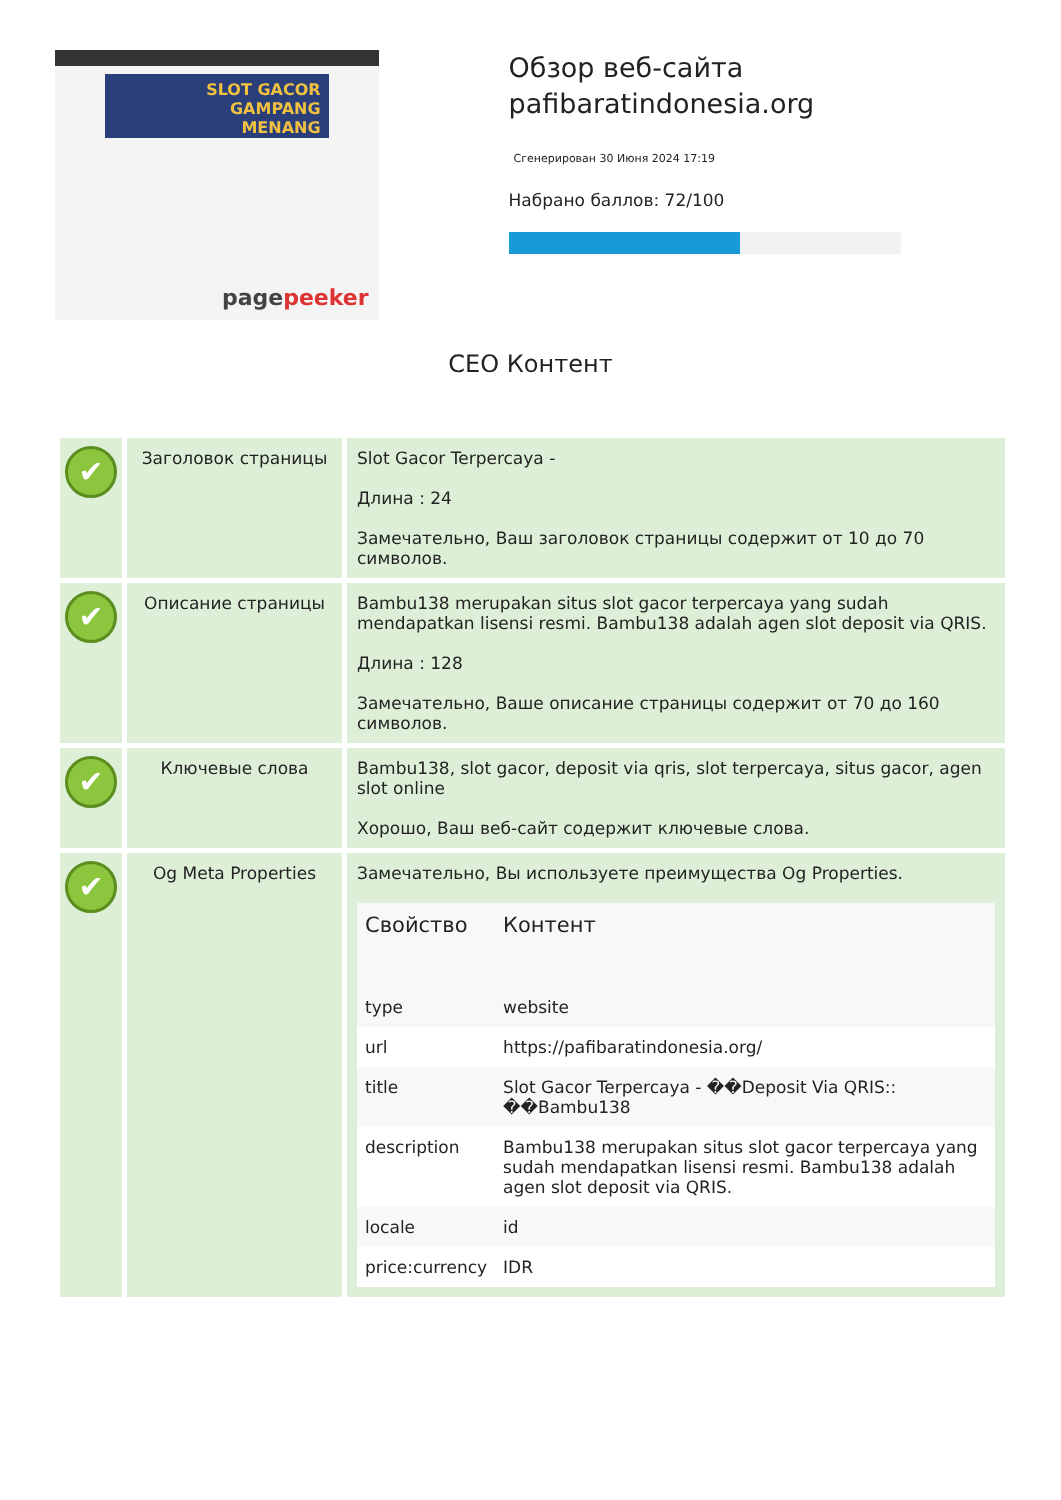SLOT GACOR
GAMPANG
MENANG
pagepeeker
Обзор веб-сайта pafibaratindonesia.org
Сгенерирован 30 Июня 2024 17:19
Набрано баллов: 72/100
СЕО Контент
| ✔ | Заголовок страницы | Slot Gacor Terpercaya - Длина : 24 Замечательно, Ваш заголовок страницы содержит от 10 до 70 символов. |
| ✔ | Описание страницы | Bambu138 merupakan situs slot gacor terpercaya yang sudah mendapatkan lisensi resmi. Bambu138 adalah agen slot deposit via QRIS. Длина : 128 Замечательно, Ваше описание страницы содержит от 70 до 160 символов. |
| ✔ | Ключевые слова | Bambu138, slot gacor, deposit via qris, slot terpercaya, situs gacor, agen slot online Хорошо, Ваш веб-сайт содержит ключевые слова. |
| ✔ | Og Meta Properties | Замечательно, Вы используете преимущества Og Properties. / Свойство / Контент / / --- / --- / / type / website / / url / https://pafibaratindonesia.org/ / / title / Slot Gacor Terpercaya - ��Deposit Via QRIS:: ��Bambu138 / / description / Bambu138 merupakan situs slot gacor terpercaya yang sudah mendapatkan lisensi resmi. Bambu138 adalah agen slot deposit via QRIS. / / locale / id / / price:currency / IDR / |